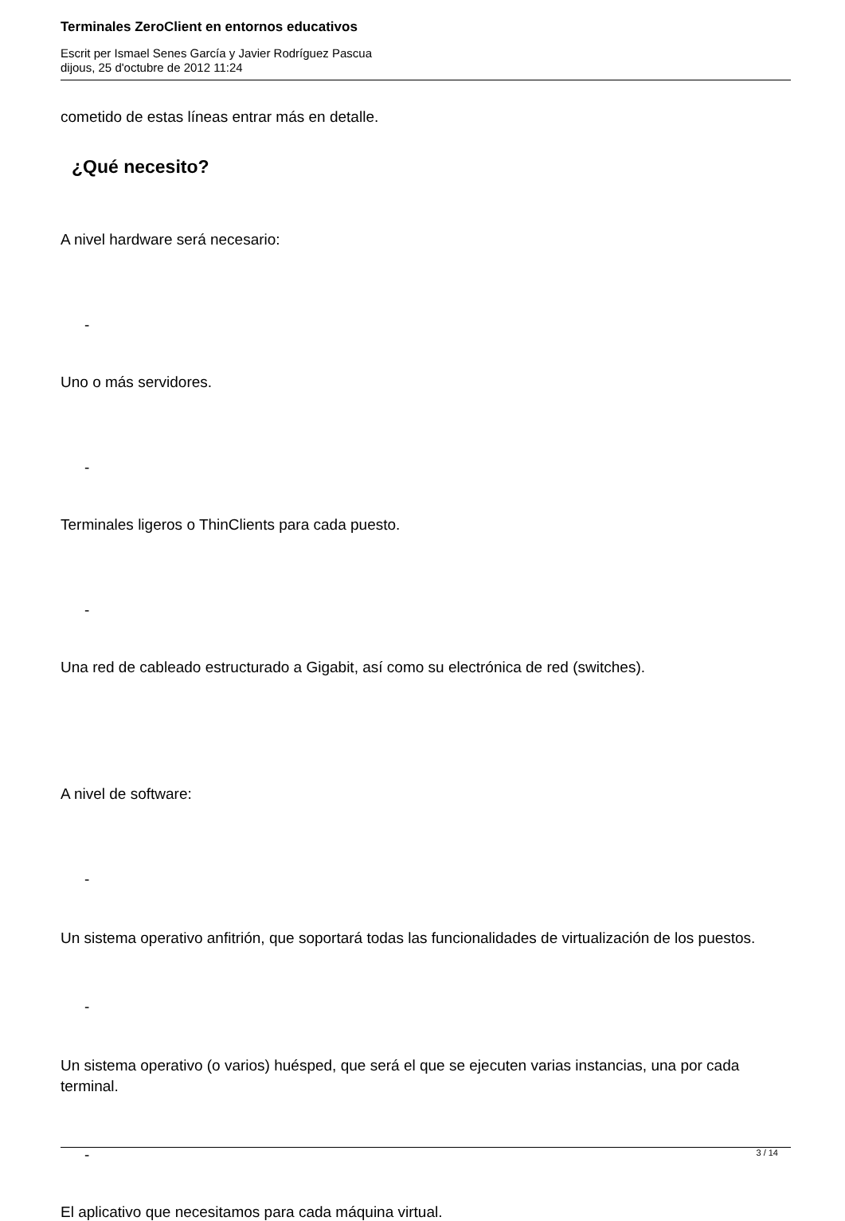Terminales ZeroClient en entornos educativos
Escrit per Ismael Senes García y Javier Rodríguez Pascua
dijous, 25 d'octubre de 2012 11:24
cometido de estas líneas entrar más en detalle.
¿Qué necesito?
A nivel hardware será necesario:
-
Uno o más servidores.
-
Terminales ligeros o ThinClients para cada puesto.
-
Una red de cableado estructurado a Gigabit, así como su electrónica de red (switches).
A nivel de software:
-
Un sistema operativo anfitrión, que soportará todas las funcionalidades de virtualización de los puestos.
-
Un sistema operativo (o varios) huésped, que será el que se ejecuten varias instancias, una por cada terminal.
-
El aplicativo que necesitamos para cada máquina virtual.
3 / 14